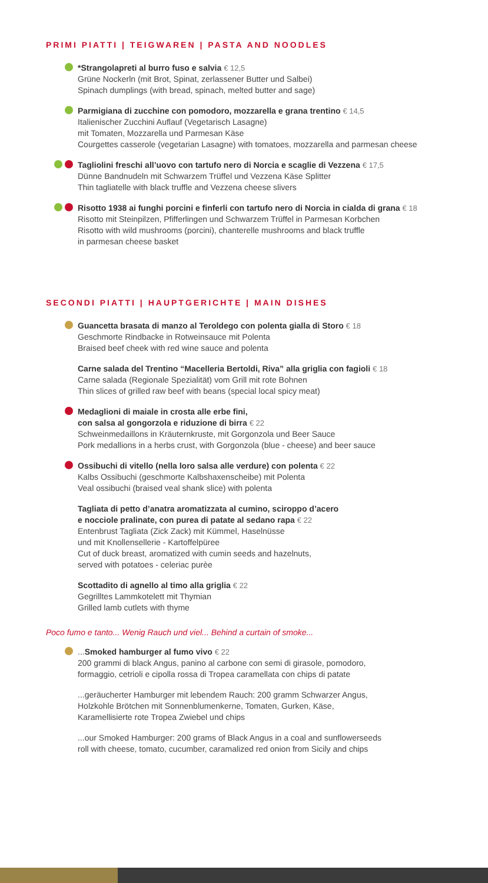PRIMI PIATTI | TEIGWAREN | PASTA AND NOODLES
*Strangolapreti al burro fuso e salvia € 12,5
Grüne Nockerln (mit Brot, Spinat, zerlassener Butter und Salbei)
Spinach dumplings (with bread, spinach, melted butter and sage)
Parmigiana di zucchine con pomodoro, mozzarella e grana trentino € 14,5
Italienischer Zucchini Auflauf (Vegetarisch Lasagne)
mit Tomaten, Mozzarella und Parmesan Käse
Courgettes casserole (vegetarian Lasagne) with tomatoes, mozzarella and parmesan cheese
Tagliolini freschi all’uovo con tartufo nero di Norcia e scaglie di Vezzena € 17,5
Dünne Bandnudeln mit Schwarzem Trüffel und Vezzena Käse Splitter
Thin tagliatelle with black truffle and Vezzena cheese slivers
Risotto 1938 ai funghi porcini e finferli con tartufo nero di Norcia in cialda di grana € 18
Risotto mit Steinpilzen, Pfifferlingen und Schwarzem Trüffel in Parmesan Korbchen
Risotto with wild mushrooms (porcini), chanterelle mushrooms and black truffle
in parmesan cheese basket
SECONDI PIATTI | HAUPTGERICHTE | MAIN DISHES
Guancetta brasata di manzo al Teroldego con polenta gialla di Storo € 18
Geschmorte Rindbacke in Rotweinsauce mit Polenta
Braised beef cheek with red wine sauce and polenta
Carne salada del Trentino “Macelleria Bertoldi, Riva” alla griglia con fagioli € 18
Carne salada (Regionale Spezialität) vom Grill mit rote Bohnen
Thin slices of grilled raw beef with beans (special local spicy meat)
Medaglioni di maiale in crosta alle erbe fini,
con salsa al gongorzola e riduzione di birra € 22
Schweinmedaillons in Kräuternkruste, mit Gorgonzola und Beer Sauce
Pork medallions in a herbs crust, with Gorgonzola (blue - cheese) and beer sauce
Ossibuchi di vitello (nella loro salsa alle verdure) con polenta € 22
Kalbs Ossibuchi (geschmorte Kalbshaxenscheibe) mit Polenta
Veal ossibuchi (braised veal shank slice) with polenta
Tagliata di petto d’anatra aromatizzata al cumino, sciroppo d’acero
e nocciole pralinate, con purea di patate al sedano rapa € 22
Entenbrust Tagliata (Zick Zack) mit Kümmel, Haselnüsse
und mit Knollensellerie - Kartoffelpüree
Cut of duck breast, aromatized with cumin seeds and hazelnuts,
served with potatoes - celeriac purèe
Scottadito di agnello al timo alla griglia € 22
Gegrilltes Lammkotelett mit Thymian
Grilled lamb cutlets with thyme
Poco fumo e tanto... Wenig Rauch und viel... Behind a curtain of smoke...
...Smoked hamburger al fumo vivo € 22
200 grammi di black Angus, panino al carbone con semi di girasole, pomodoro,
formaggio, cetrioli e cipolla rossa di Tropea caramellata con chips di patate
...geräucherter Hamburger mit lebendem Rauch: 200 gramm Schwarzer Angus,
Holzkohle Brötchen mit Sonnenblumenkerne, Tomaten, Gurken, Käse,
Karamellisierte rote Tropea Zwiebel und chips
...our Smoked Hamburger: 200 grams of Black Angus in a coal and sunflowerseeds
roll with cheese, tomato, cucumber, caramalized red onion from Sicily and chips